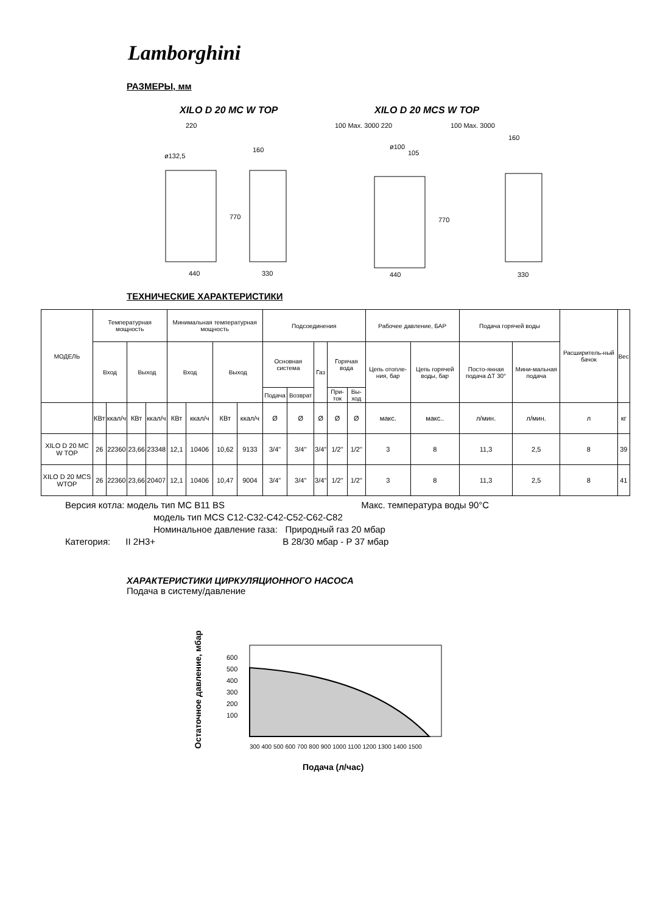Lamborghini
РАЗМЕРЫ, мм
XILO D 20 MC W TOP XILO D 20 MCS W TOP
220
160
440
330
ø132,5
440
330
100 Max. 3000 220
100 Max. 3000
160
770
770
ø100
105
ТЕХНИЧЕСКИЕ ХАРАКТЕРИСТИКИ
| МОДЕЛЬ | Температурная мощность | | | | Минимальная температурная мощность | | | | Подсоединения | | | | | Рабочее давление, БАР | | Подача горячей воды | | Расширитель-ный бачок | Вес |
| | Вход | | Выход | | Вход | | Выход | | Основная система | | Газ | Горячая вода | | Цепь отопле-ния, бар | Цепь горячей воды, бар | Посто-янная подача ΔT 30° | Мини-мальная подача | | |
| | | | | | | | | | Подача | Возврат | | При-ток | Вы-ход | | | | | | |
| | КВт | ккал/ч | КВт | ккал/ч | КВт | ккал/ч | КВт | ккал/ч | Ø | Ø | Ø | Ø | Ø | макс. | макс.. | л/мин. | л/мин. | л | кг |
| XILO D 20 MC W TOP | 26 | 22360 | 23,66 | 23348 | 12,1 | 10406 | 10,62 | 9133 | 3/4" | 3/4" | 3/4" | 1/2" | 1/2" | 3 | 8 | 11,3 | 2,5 | 8 | 39 |
| XILO D 20 MCS WTOP | 26 | 22360 | 23,66 | 20407 | 12,1 | 10406 | 10,47 | 9004 | 3/4" | 3/4" | 3/4" | 1/2" | 1/2" | 3 | 8 | 11,3 | 2,5 | 8 | 41 |
Версия котла: модель тип MC B11 BS Макс. температура воды 90°C
модель тип MCS C12-C32-C42-C52-C62-C82
Номинальное давление газа: Природный газ 20 мбар
Категория: II 2H3+ B 28/30 мбар - P 37 мбар
ХАРАКТЕРИСТИКИ ЦИРКУЛЯЦИОННОГО НАСОСА
Подача в систему/давление
Остаточное давление, мбар
600
500
400
300
200
100
300 400 500 600 700 800 900 1000 1100 1200 1300 1400 1500
Подача (л/час)